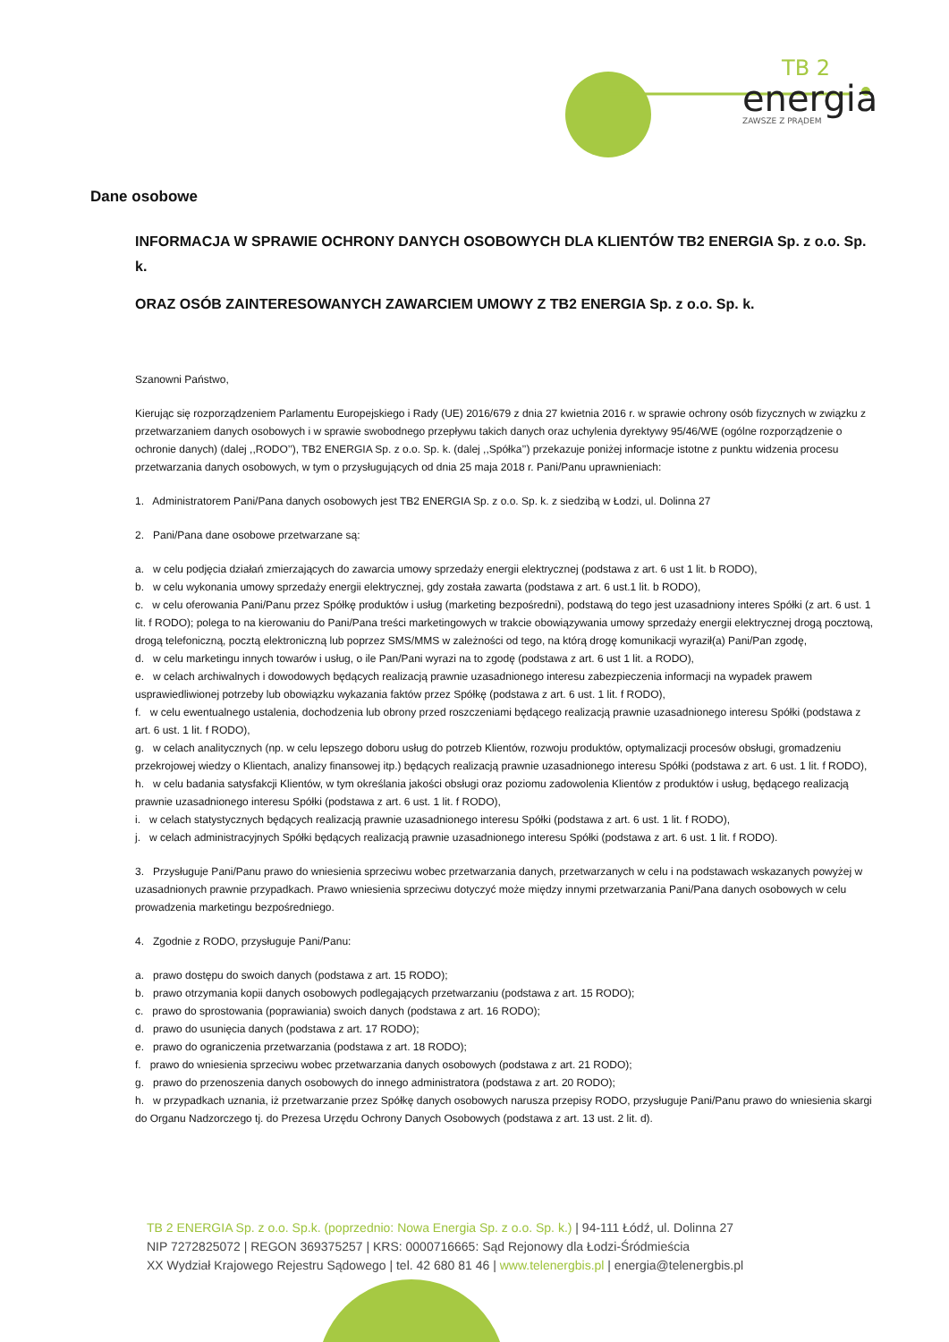TB 2
energia
ZAWSZE Z PRĄDEM
Dane osobowe
INFORMACJA W SPRAWIE OCHRONY DANYCH OSOBOWYCH DLA KLIENTÓW TB2 ENERGIA Sp. z o.o. Sp. k.
ORAZ OSÓB ZAINTERESOWANYCH ZAWARCIEM UMOWY Z TB2 ENERGIA Sp. z o.o. Sp. k.
Szanowni Państwo,
Kierując się rozporządzeniem Parlamentu Europejskiego i Rady (UE) 2016/679 z dnia 27 kwietnia 2016 r. w sprawie ochrony osób fizycznych w związku z przetwarzaniem danych osobowych i w sprawie swobodnego przepływu takich danych oraz uchylenia dyrektywy 95/46/WE (ogólne rozporządzenie o ochronie danych) (dalej ,,RODO’’), TB2 ENERGIA Sp. z o.o. Sp. k. (dalej ,,Spółka’’) przekazuje poniżej informacje istotne z punktu widzenia procesu przetwarzania danych osobowych, w tym o przysługujących od dnia 25 maja 2018 r. Pani/Panu uprawnieniach:
1. Administratorem Pani/Pana danych osobowych jest TB2 ENERGIA Sp. z o.o. Sp. k. z siedzibą w Łodzi, ul. Dolinna 27
2. Pani/Pana dane osobowe przetwarzane są:
a. w celu podjęcia działań zmierzających do zawarcia umowy sprzedaży energii elektrycznej (podstawa z art. 6 ust 1 lit. b RODO),
b. w celu wykonania umowy sprzedaży energii elektrycznej, gdy została zawarta (podstawa z art. 6 ust.1 lit. b RODO),
c. w celu oferowania Pani/Panu przez Spółkę produktów i usług (marketing bezpośredni), podstawą do tego jest uzasadniony interes Spółki (z art. 6 ust. 1 lit. f RODO); polega to na kierowaniu do Pani/Pana treści marketingowych w trakcie obowiązywania umowy sprzedaży energii elektrycznej drogą pocztową, drogą telefoniczną, pocztą elektroniczną lub poprzez SMS/MMS w zależności od tego, na którą drogę komunikacji wyraził(a) Pani/Pan zgodę,
d. w celu marketingu innych towarów i usług, o ile Pan/Pani wyrazi na to zgodę (podstawa z art. 6 ust 1 lit. a RODO),
e. w celach archiwalnych i dowodowych będących realizacją prawnie uzasadnionego interesu zabezpieczenia informacji na wypadek prawem usprawiedliwionej potrzeby lub obowiązku wykazania faktów przez Spółkę (podstawa z art. 6 ust. 1 lit. f RODO),
f. w celu ewentualnego ustalenia, dochodzenia lub obrony przed roszczeniami będącego realizacją prawnie uzasadnionego interesu Spółki (podstawa z art. 6 ust. 1 lit. f RODO),
g. w celach analitycznych (np. w celu lepszego doboru usług do potrzeb Klientów, rozwoju produktów, optymalizacji procesów obsługi, gromadzeniu przekrojowej wiedzy o Klientach, analizy finansowej itp.) będących realizacją prawnie uzasadnionego interesu Spółki (podstawa z art. 6 ust. 1 lit. f RODO),
h. w celu badania satysfakcji Klientów, w tym określania jakości obsługi oraz poziomu zadowolenia Klientów z produktów i usług, będącego realizacją prawnie uzasadnionego interesu Spółki (podstawa z art. 6 ust. 1 lit. f RODO),
i. w celach statystycznych będących realizacją prawnie uzasadnionego interesu Spółki (podstawa z art. 6 ust. 1 lit. f RODO),
j. w celach administracyjnych Spółki będących realizacją prawnie uzasadnionego interesu Spółki (podstawa z art. 6 ust. 1 lit. f RODO).
3. Przysługuje Pani/Panu prawo do wniesienia sprzeciwu wobec przetwarzania danych, przetwarzanych w celu i na podstawach wskazanych powyżej w uzasadnionych prawnie przypadkach. Prawo wniesienia sprzeciwu dotyczyć może między innymi przetwarzania Pani/Pana danych osobowych w celu prowadzenia marketingu bezpośredniego.
4. Zgodnie z RODO, przysługuje Pani/Panu:
a. prawo dostępu do swoich danych (podstawa z art. 15 RODO);
b. prawo otrzymania kopii danych osobowych podlegających przetwarzaniu (podstawa z art. 15 RODO);
c. prawo do sprostowania (poprawiania) swoich danych (podstawa z art. 16 RODO);
d. prawo do usunięcia danych (podstawa z art. 17 RODO);
e. prawo do ograniczenia przetwarzania (podstawa z art. 18 RODO);
f. prawo do wniesienia sprzeciwu wobec przetwarzania danych osobowych (podstawa z art. 21 RODO);
g. prawo do przenoszenia danych osobowych do innego administratora (podstawa z art. 20 RODO);
h. w przypadkach uznania, iż przetwarzanie przez Spółkę danych osobowych narusza przepisy RODO, przysługuje Pani/Panu prawo do wniesienia skargi do Organu Nadzorczego tj. do Prezesa Urzędu Ochrony Danych Osobowych (podstawa z art. 13 ust. 2 lit. d).
TB 2 ENERGIA Sp. z o.o. Sp.k. (poprzednio: Nowa Energia Sp. z o.o. Sp. k.) | 94-111 Łódź, ul. Dolinna 27
NIP 7272825072 | REGON 369375257 | KRS: 0000716665: Sąd Rejonowy dla Łodzi-Śródmieścia
XX Wydział Krajowego Rejestru Sądowego | tel. 42 680 81 46 | www.telenergbis.pl | energia@telenergbis.pl